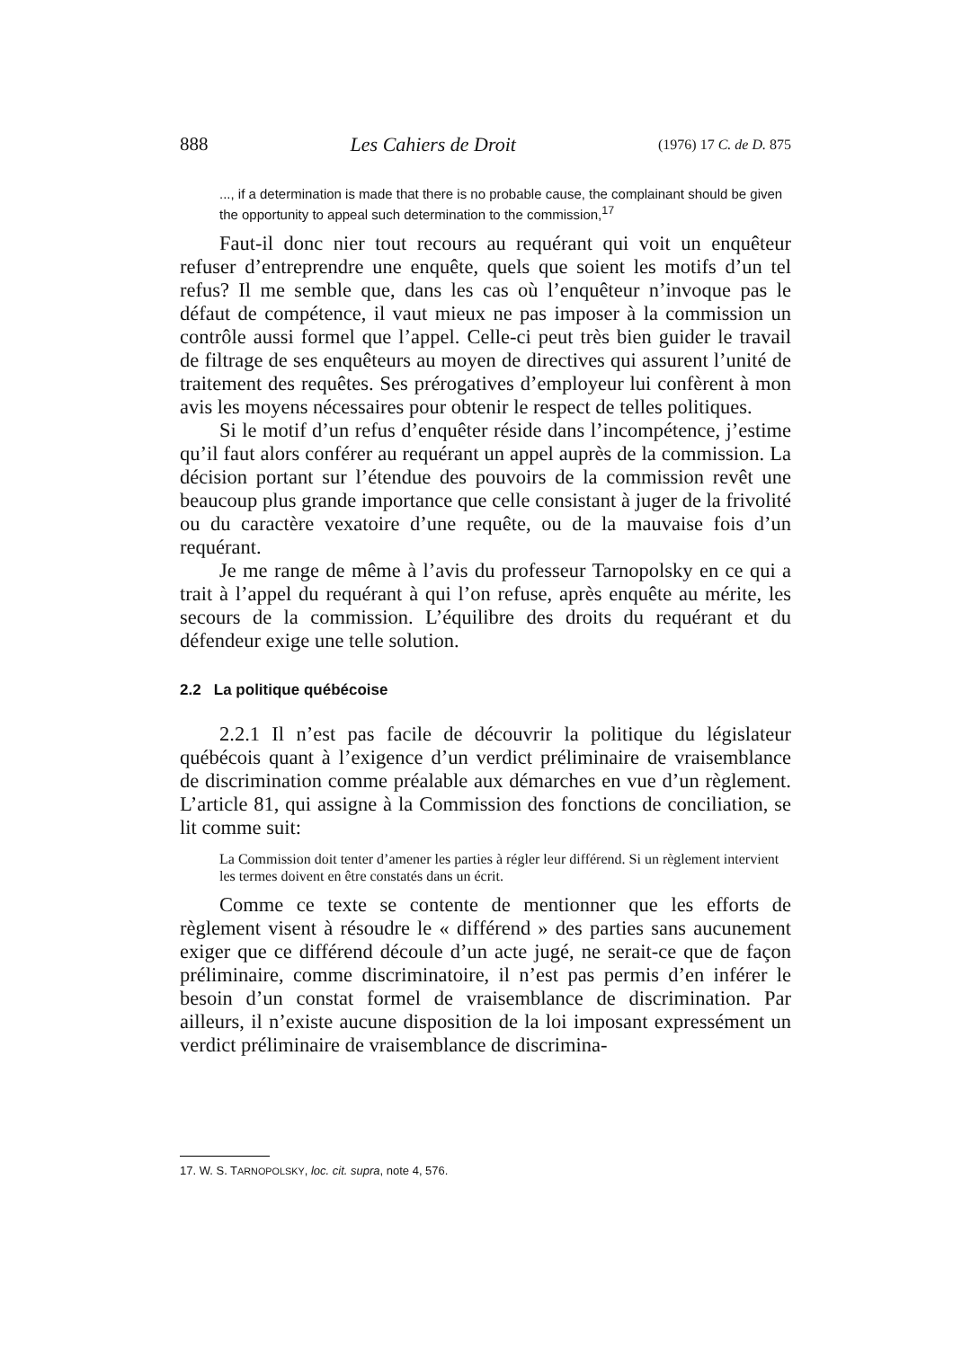888 Les Cahiers de Droit (1976) 17 C. de D. 875
..., if a determination is made that there is no probable cause, the complainant should be given the opportunity to appeal such determination to the commission,<sup>17</sup>
Faut-il donc nier tout recours au requérant qui voit un enquêteur refuser d’entreprendre une enquête, quels que soient les motifs d’un tel refus? Il me semble que, dans les cas où l’enquêteur n’invoque pas le défaut de compétence, il vaut mieux ne pas imposer à la commission un contrôle aussi formel que l’appel. Celle-ci peut très bien guider le travail de filtrage de ses enquêteurs au moyen de directives qui assurent l’unité de traitement des requêtes. Ses prérogatives d’employeur lui confèrent à mon avis les moyens nécessaires pour obtenir le respect de telles politiques.
Si le motif d’un refus d’enquêter réside dans l’incompétence, j’estime qu’il faut alors conférer au requérant un appel auprès de la commission. La décision portant sur l’étendue des pouvoirs de la commission revêt une beaucoup plus grande importance que celle consistant à juger de la frivolité ou du caractère vexatoire d’une requête, ou de la mauvaise fois d’un requérant.
Je me range de même à l’avis du professeur Tarnopolsky en ce qui a trait à l’appel du requérant à qui l’on refuse, après enquête au mérite, les secours de la commission. L’équilibre des droits du requérant et du défendeur exige une telle solution.
2.2 La politique québécoise
2.2.1 Il n’est pas facile de découvrir la politique du législateur québécois quant à l’exigence d’un verdict préliminaire de vraisemblance de discrimination comme préalable aux démarches en vue d’un règlement. L’article 81, qui assigne à la Commission des fonctions de conciliation, se lit comme suit:
La Commission doit tenter d’amener les parties à régler leur différend. Si un règlement intervient les termes doivent en être constatés dans un écrit.
Comme ce texte se contente de mentionner que les efforts de règlement visent à résoudre le « différend » des parties sans aucunement exiger que ce différend découle d’un acte jugé, ne serait-ce que de façon préliminaire, comme discriminatoire, il n’est pas permis d’en inférer le besoin d’un constat formel de vraisemblance de discrimination. Par ailleurs, il n’existe aucune disposition de la loi imposant expressément un verdict préliminaire de vraisemblance de discrimina-
17. W. S. TARNOPOLSKY, loc. cit. supra, note 4, 576.